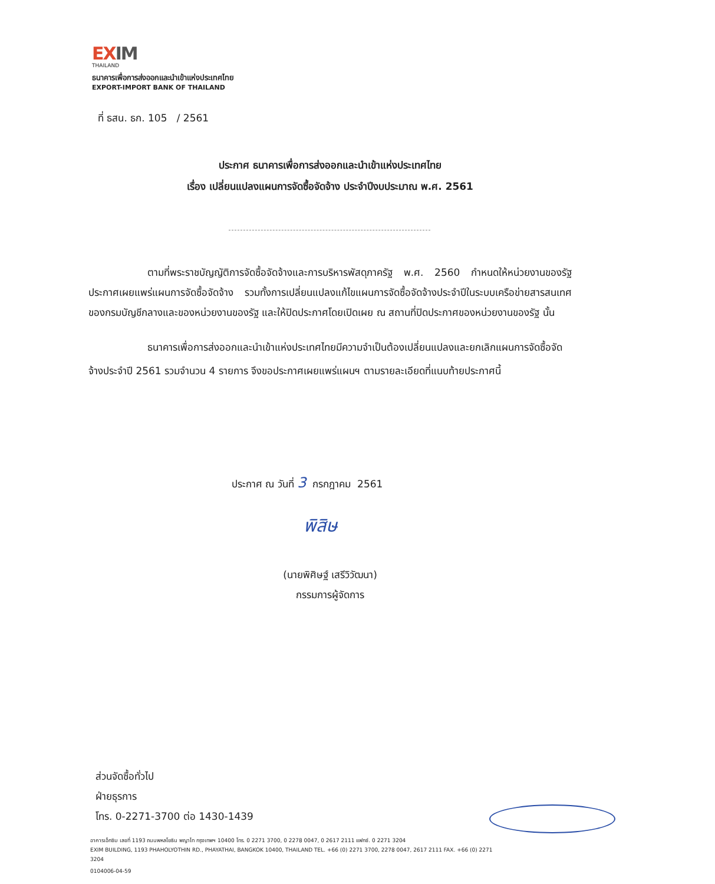EXIM
THAILAND
ธนาคารเพื่อการส่งออกและนำเข้าแห่งประเทศไทย
EXPORT-IMPORT BANK OF THAILAND
ที่ ธสน. ธก. 105 / 2561
ประกาศ ธนาคารเพื่อการส่งออกและนำเข้าแห่งประเทศไทย
เรื่อง เปลี่ยนแปลงแผนการจัดซื้อจัดจ้าง ประจำปีงบประมาณ พ.ศ. 2561
ตามที่พระราชบัญญัติการจัดซื้อจัดจ้างและการบริหารพัสดุภาครัฐ พ.ศ. 2560 กำหนดให้หน่วยงานของรัฐประกาศเผยแพร่แผนการจัดซื้อจัดจ้าง รวมทั้งการเปลี่ยนแปลงแก้ไขแผนการจัดซื้อจัดจ้างประจำปีในระบบเครือข่ายสารสนเทศของกรมบัญชีกลางและของหน่วยงานของรัฐ และให้ปิดประกาศโดยเปิดเผย ณ สถานที่ปิดประกาศของหน่วยงานของรัฐ นั้น
ธนาคารเพื่อการส่งออกและนำเข้าแห่งประเทศไทยมีความจำเป็นต้องเปลี่ยนแปลงและยกเลิกแผนการจัดซื้อจัดจ้างประจำปี 2561 รวมจำนวน 4 รายการ จึงขอประกาศเผยแพร่แผนฯ ตามรายละเอียดที่แนบท้ายประกาศนี้
ประกาศ ณ วันที่ 3 กรกฎาคม 2561
พิสิษ
(นายพิศิษฐ์ เสรีวิวัฒนา)
กรรมการผู้จัดการ
ส่วนจัดซื้อทั่วไป
ฝ่ายธุรการ
โทร. 0-2271-3700 ต่อ 1430-1439
อาคารเอ็กซิม เลขที่ 1193 ถนนพหลโยธิน พญาไท กรุงเทพฯ 10400 โทร. 0 2271 3700, 0 2278 0047, 0 2617 2111 แฟกซ์. 0 2271 3204
EXIM BUILDING, 1193 PHAHOLYOTHIN RD., PHAYATHAI, BANGKOK 10400, THAILAND TEL. +66 (0) 2271 3700, 2278 0047, 2617 2111 FAX. +66 (0) 2271 3204
0104006-04-59